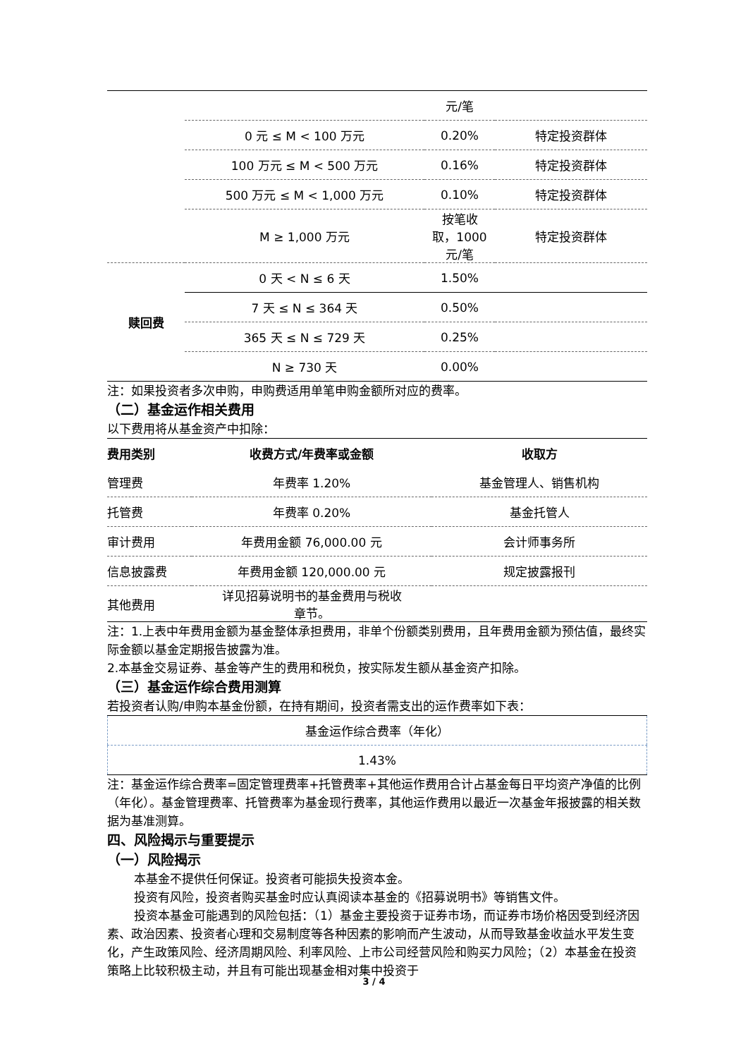| | | 元/笔 | |
| | 0 元 ≤ M < 100 万元 | 0.20% | 特定投资群体 |
| | 100 万元 ≤ M < 500 万元 | 0.16% | 特定投资群体 |
| | 500 万元 ≤ M < 1,000 万元 | 0.10% | 特定投资群体 |
| | M ≥ 1,000 万元 | 按笔收 取，1000 元/笔 | 特定投资群体 |
| 赎回费 | 0 天 < N ≤ 6 天 | 1.50% | |
| | 7 天 ≤ N ≤ 364 天 | 0.50% | |
| | 365 天 ≤ N ≤ 729 天 | 0.25% | |
| | N ≥ 730 天 | 0.00% | |
注：如果投资者多次申购，申购费适用单笔申购金额所对应的费率。
（二）基金运作相关费用
以下费用将从基金资产中扣除：
| 费用类别 | 收费方式/年费率或金额 | 收取方 |
| --- | --- | --- |
| 管理费 | 年费率 1.20% | 基金管理人、销售机构 |
| 托管费 | 年费率 0.20% | 基金托管人 |
| 审计费用 | 年费用金额 76,000.00 元 | 会计师事务所 |
| 信息披露费 | 年费用金额 120,000.00 元 | 规定披露报刊 |
| 其他费用 | 详见招募说明书的基金费用与税收 章节。 | |
注：1.上表中年费用金额为基金整体承担费用，非单个份额类别费用，且年费用金额为预估值，最终实际金额以基金定期报告披露为准。
2.本基金交易证券、基金等产生的费用和税负，按实际发生额从基金资产扣除。
（三）基金运作综合费用测算
若投资者认购/申购本基金份额，在持有期间，投资者需支出的运作费率如下表：
| 基金运作综合费率（年化） |
| 1.43% |
注：基金运作综合费率=固定管理费率+托管费率+其他运作费用合计占基金每日平均资产净值的比例（年化）。基金管理费率、托管费率为基金现行费率，其他运作费用以最近一次基金年报披露的相关数据为基准测算。
四、风险揭示与重要提示
（一）风险揭示
本基金不提供任何保证。投资者可能损失投资本金。
投资有风险，投资者购买基金时应认真阅读本基金的《招募说明书》等销售文件。
投资本基金可能遇到的风险包括：（1）基金主要投资于证券市场，而证券市场价格因受到经济因素、政治因素、投资者心理和交易制度等各种因素的影响而产生波动，从而导致基金收益水平发生变化，产生政策风险、经济周期风险、利率风险、上市公司经营风险和购买力风险；（2）本基金在投资策略上比较积极主动，并且有可能出现基金相对集中投资于
3 / 4